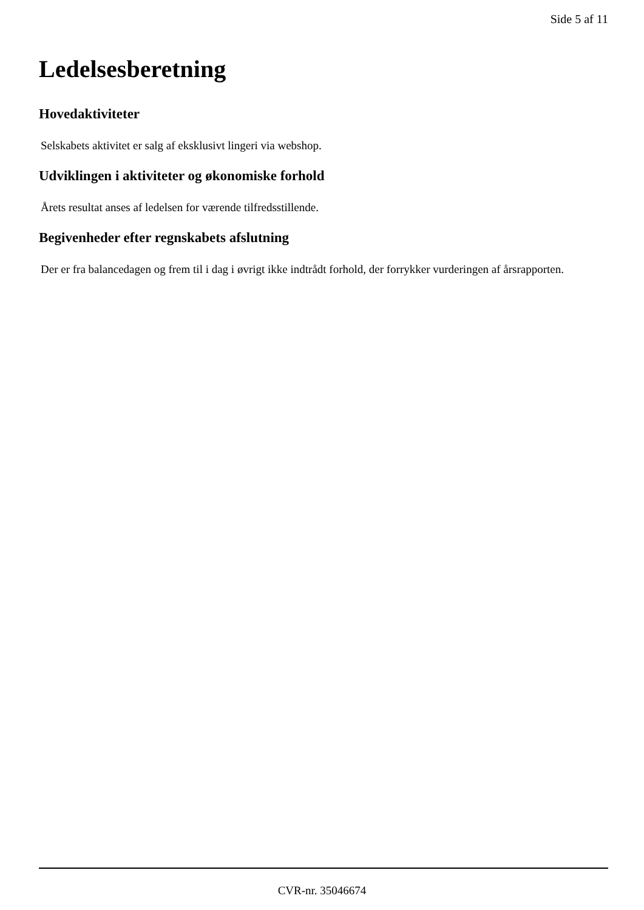Side 5 af 11
Ledelsesberetning
Hovedaktiviteter
Selskabets aktivitet er salg af eksklusivt lingeri via webshop.
Udviklingen i aktiviteter og økonomiske forhold
Årets resultat anses af ledelsen for værende tilfredsstillende.
Begivenheder efter regnskabets afslutning
Der er fra balancedagen og frem til i dag i øvrigt ikke indtrådt forhold, der forrykker vurderingen af årsrapporten.
CVR-nr. 35046674